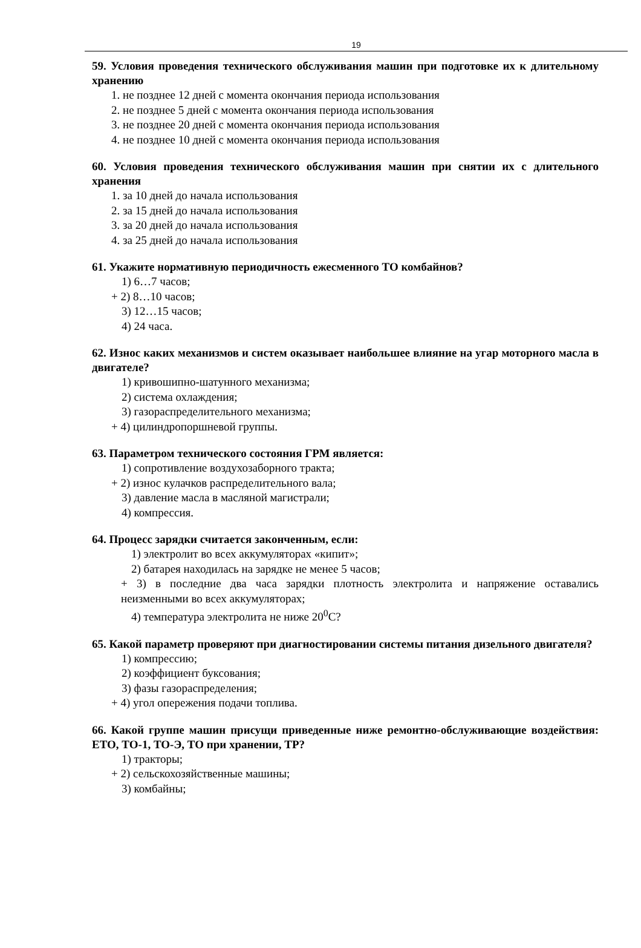19
59. Условия проведения технического обслуживания машин при подготовке их к длительному хранению
1. не позднее 12 дней с момента окончания периода использования
2. не позднее 5 дней с момента окончания периода использования
3. не позднее 20 дней с момента окончания периода использования
4. не позднее 10 дней с момента окончания периода использования
60. Условия проведения технического обслуживания машин при снятии их с длительного хранения
1. за 10 дней до начала использования
2. за 15 дней до начала использования
3. за 20 дней до начала использования
4. за 25 дней до начала использования
61. Укажите нормативную периодичность ежесменного ТО комбайнов?
1) 6…7 часов;
+ 2) 8…10 часов;
3) 12…15 часов;
4) 24 часа.
62. Износ каких механизмов и систем оказывает наибольшее влияние на угар моторного масла в двигателе?
1) кривошипно-шатунного механизма;
2) система охлаждения;
3) газораспределительного механизма;
+ 4) цилиндропоршневой группы.
63. Параметром технического состояния ГРМ является:
1) сопротивление воздухозаборного тракта;
+ 2) износ кулачков распределительного вала;
3) давление масла в масляной магистрали;
4) компрессия.
64. Процесс зарядки считается законченным, если:
1) электролит во всех аккумуляторах «кипит»;
2) батарея находилась на зарядке не менее 5 часов;
+ 3) в последние два часа зарядки плотность электролита и напряжение оставались неизменными во всех аккумуляторах;
4) температура электролита не ниже 20<sup>0</sup>С?
65. Какой параметр проверяют при диагностировании системы питания дизельного двигателя?
1) компрессию;
2) коэффициент буксования;
3) фазы газораспределения;
+ 4) угол опережения подачи топлива.
66. Какой группе машин присущи приведенные ниже ремонтно-обслуживающие воздействия: ЕТО, ТО-1, ТО-Э, ТО при хранении, ТР?
1) тракторы;
+ 2) сельскохозяйственные машины;
3) комбайны;